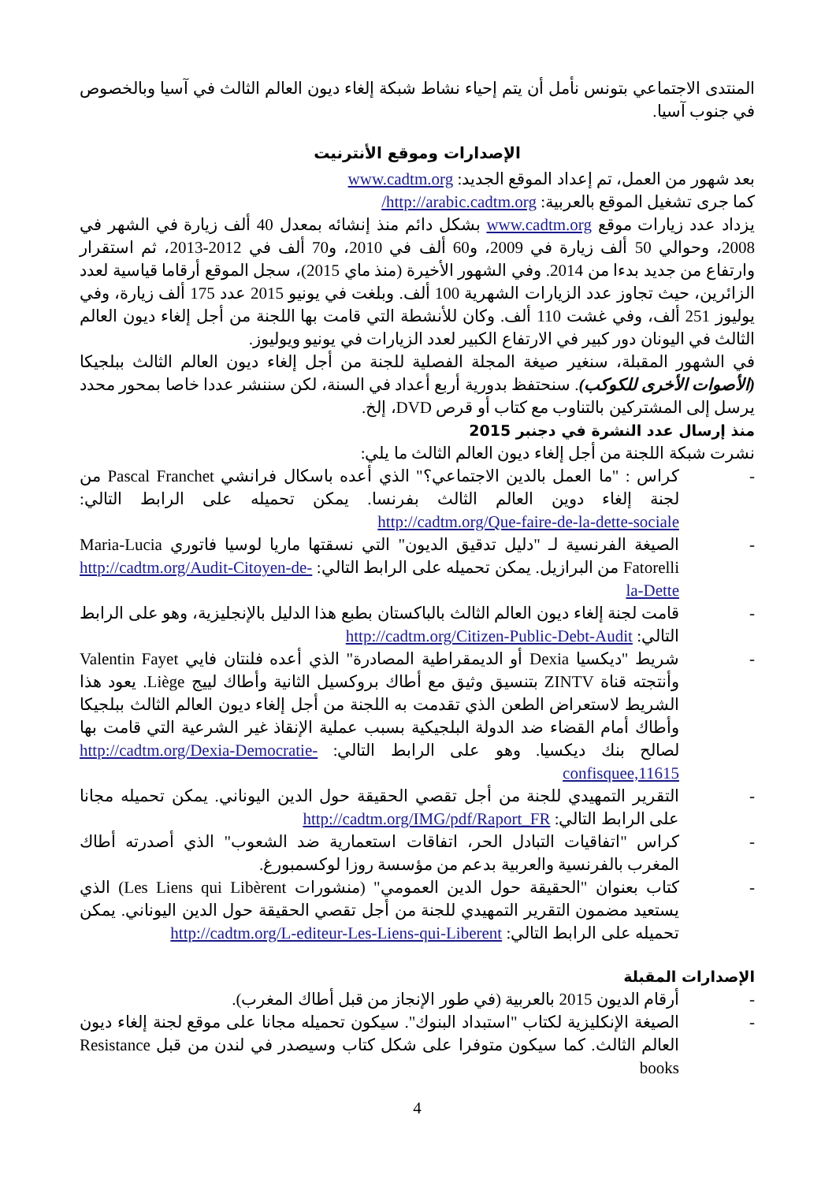المنتدى الاجتماعي بتونس نأمل أن يتم إحياء نشاط شبكة إلغاء ديون العالم الثالث في آسيا وبالخصوص في جنوب آسيا.
الإصدارات وموقع الأنترنيت
بعد شهور من العمل، تم إعداد الموقع الجديد: www.cadtm.org
كما جرى تشغيل الموقع بالعربية: http://arabic.cadtm.org/
يزداد عدد زيارات موقع www.cadtm.org بشكل دائم منذ إنشائه بمعدل 40 ألف زيارة في الشهر في 2008، وحوالي 50 ألف زيارة في 2009، و60 ألف في 2010، و70 ألف في 2012-2013، ثم استقرار وارتفاع من جديد بدءا من 2014. وفي الشهور الأخيرة (منذ ماي 2015)، سجل الموقع أرقاما قياسية لعدد الزائرين، حيث تجاوز عدد الزيارات الشهرية 100 ألف. وبلغت في يونيو 2015 عدد 175 ألف زيارة، وفي يوليوز 251 ألف، وفي غشت 110 ألف. وكان للأنشطة التي قامت بها اللجنة من أجل إلغاء ديون العالم الثالث في اليونان دور كبير في الارتفاع الكبير لعدد الزيارات في يونيو ويوليوز.
في الشهور المقبلة، سنغير صيغة المجلة الفصلية للجنة من أجل إلغاء ديون العالم الثالث ببلجيكا (الأصوات الأخرى للكوكب). سنحتفظ بدورية أربع أعداد في السنة، لكن سننشر عددا خاصا بمحور محدد يرسل إلى المشتركين بالتناوب مع كتاب أو قرص DVD، إلخ.
منذ إرسال عدد النشرة في دجنبر 2015
نشرت شبكة اللجنة من أجل إلغاء ديون العالم الثالث ما يلي:
- كراس : "ما العمل بالدين الاجتماعي؟" الذي أعده باسكال فرانشي Pascal Franchet من لجنة إلغاء دوين العالم الثالث بفرنسا. يمكن تحميله على الرابط التالي: http://cadtm.org/Que-faire-de-la-dette-sociale
- الصيغة الفرنسية لـ "دليل تدقيق الديون" التي نسقتها ماريا لوسيا فاتوري Maria-Lucia Fatorelli من البرازيل. يمكن تحميله على الرابط التالي: http://cadtm.org/Audit-Citoyen-de-la-Dette
- قامت لجنة إلغاء ديون العالم الثالث بالباكستان بطبع هذا الدليل بالإنجليزية، وهو على الرابط التالي: http://cadtm.org/Citizen-Public-Debt-Audit
- شريط "ديكسيا Dexia أو الديمقراطية المصادرة" الذي أعده فلنتان فايي Valentin Fayet وأنتجته قناة ZINTV بتنسيق وثيق مع أطاك بروكسيل الثانية وأطاك لييج Liège. يعود هذا الشريط لاستعراض الطعن الذي تقدمت به اللجنة من أجل إلغاء ديون العالم الثالث ببلجيكا وأطاك أمام القضاء ضد الدولة البلجيكية بسبب عملية الإنقاذ غير الشرعية التي قامت بها لصالح بنك ديكسيا. وهو على الرابط التالي: http://cadtm.org/Dexia-Democratie-confisquee,11615
- التقرير التمهيدي للجنة من أجل تقصي الحقيقة حول الدين اليوناني. يمكن تحميله مجانا على الرابط التالي: http://cadtm.org/IMG/pdf/Raport_FR
- كراس "اتفاقيات التبادل الحر، اتفاقات استعمارية ضد الشعوب" الذي أصدرته أطاك المغرب بالفرنسية والعربية بدعم من مؤسسة روزا لوكسمبورغ.
- كتاب بعنوان "الحقيقة حول الدين العمومي" (منشورات Les Liens qui Libèrent) الذي يستعيد مضمون التقرير التمهيدي للجنة من أجل تقصي الحقيقة حول الدين اليوناني. يمكن تحميله على الرابط التالي: http://cadtm.org/L-editeur-Les-Liens-qui-Liberent
الإصدارات المقبلة
- أرقام الديون 2015 بالعربية (في طور الإنجاز من قبل أطاك المغرب).
- الصيغة الإنكليزية لكتاب "استبداد البنوك". سيكون تحميله مجانا على موقع لجنة إلغاء ديون العالم الثالث. كما سيكون متوفرا على شكل كتاب وسيصدر في لندن من قبل Resistance books
4